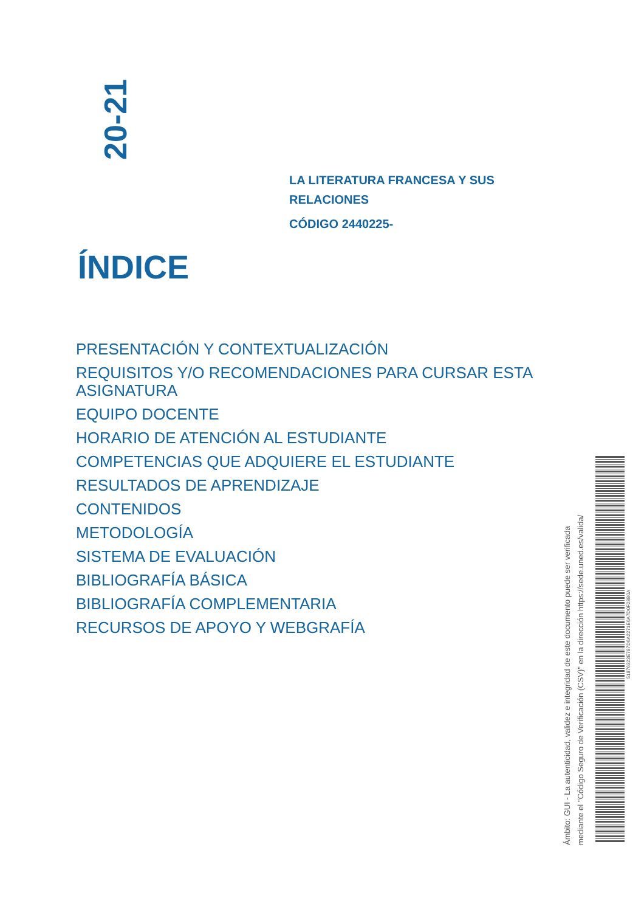20-21
LA LITERATURA FRANCESA Y SUS RELACIONES
CÓDIGO 2440225-
ÍNDICE
PRESENTACIÓN Y CONTEXTUALIZACIÓN
REQUISITOS Y/O RECOMENDACIONES PARA CURSAR ESTA ASIGNATURA
EQUIPO DOCENTE
HORARIO DE ATENCIÓN AL ESTUDIANTE
COMPETENCIAS QUE ADQUIERE EL ESTUDIANTE
RESULTADOS DE APRENDIZAJE
CONTENIDOS
METODOLOGÍA
SISTEMA DE EVALUACIÓN
BIBLIOGRAFÍA BÁSICA
BIBLIOGRAFÍA COMPLEMENTARIA
RECURSOS DE APOYO Y WEBGRAFÍA
mediante el "Código Seguro de Verificación (CSV)" en la dirección https://sede.uned.es/valida/ Ámbito: GUI - La autenticidad, validez e integridad de este documento puede ser verificada
51876323E787D6A2271E6A7D0F28B0A